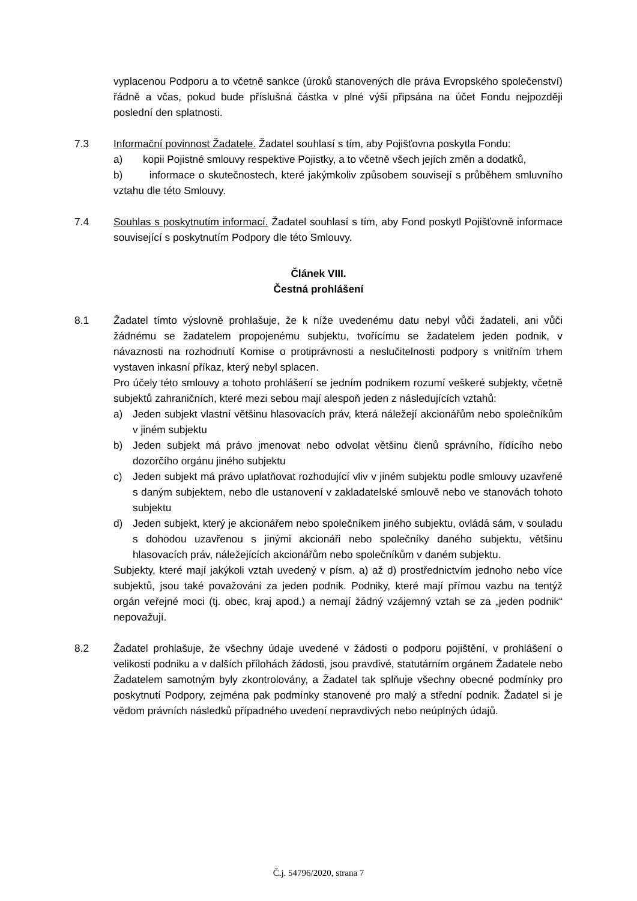vyplacenou Podporu a to včetně sankce (úroků stanovených dle práva Evropského společenství) řádně a včas, pokud bude příslušná částka v plné výši připsána na účet Fondu nejpozději poslední den splatnosti.
7.3 Informační povinnost Žadatele. Žadatel souhlasí s tím, aby Pojišťovna poskytla Fondu:
a) kopii Pojistné smlouvy respektive Pojistky, a to včetně všech jejích změn a dodatků,
b) informace o skutečnostech, které jakýmkoliv způsobem souvisejí s průběhem smluvního vztahu dle této Smlouvy.
7.4 Souhlas s poskytnutím informací. Žadatel souhlasí s tím, aby Fond poskytl Pojišťovně informace související s poskytnutím Podpory dle této Smlouvy.
Článek VIII.
Čestná prohlášení
8.1 Žadatel tímto výslovně prohlašuje, že k níže uvedenému datu nebyl vůči žadateli, ani vůči žádnému se žadatelem propojenému subjektu, tvořícímu se žadatelem jeden podnik, v návaznosti na rozhodnutí Komise o protiprávnosti a neslučitelnosti podpory s vnitřním trhem vystaven inkasní příkaz, který nebyl splacen.
Pro účely této smlouvy a tohoto prohlášení se jedním podnikem rozumí veškeré subjekty, včetně subjektů zahraničních, které mezi sebou mají alespoň jeden z následujících vztahů:
a) Jeden subjekt vlastní většinu hlasovacích práv, která náležejí akcionářům nebo společníkům v jiném subjektu
b) Jeden subjekt má právo jmenovat nebo odvolat většinu členů správního, řídícího nebo dozorčího orgánu jiného subjektu
c) Jeden subjekt má právo uplatňovat rozhodující vliv v jiném subjektu podle smlouvy uzavřené s daným subjektem, nebo dle ustanovení v zakladatelské smlouvě nebo ve stanovách tohoto subjektu
d) Jeden subjekt, který je akcionářem nebo společníkem jiného subjektu, ovládá sám, v souladu s dohodou uzavřenou s jinými akcionáři nebo společníky daného subjektu, většinu hlasovacích práv, náležejících akcionářům nebo společníkům v daném subjektu.
Subjekty, které mají jakýkoli vztah uvedený v písm. a) až d) prostřednictvím jednoho nebo více subjektů, jsou také považováni za jeden podnik. Podniky, které mají přímou vazbu na tentýž orgán veřejné moci (tj. obec, kraj apod.) a nemají žádný vzájemný vztah se za „jeden podnik“ nepovažují.
8.2 Žadatel prohlašuje, že všechny údaje uvedené v žádosti o podporu pojištění, v prohlášení o velikosti podniku a v dalších přílohách žádosti, jsou pravdivé, statutárním orgánem Žadatele nebo Žadatelem samotným byly zkontrolovány, a Žadatel tak splňuje všechny obecné podmínky pro poskytnutí Podpory, zejména pak podmínky stanovené pro malý a střední podnik. Žadatel si je vědom právních následků případného uvedení nepravdivých nebo neúplných údajů.
Č.j. 54796/2020, strana 7